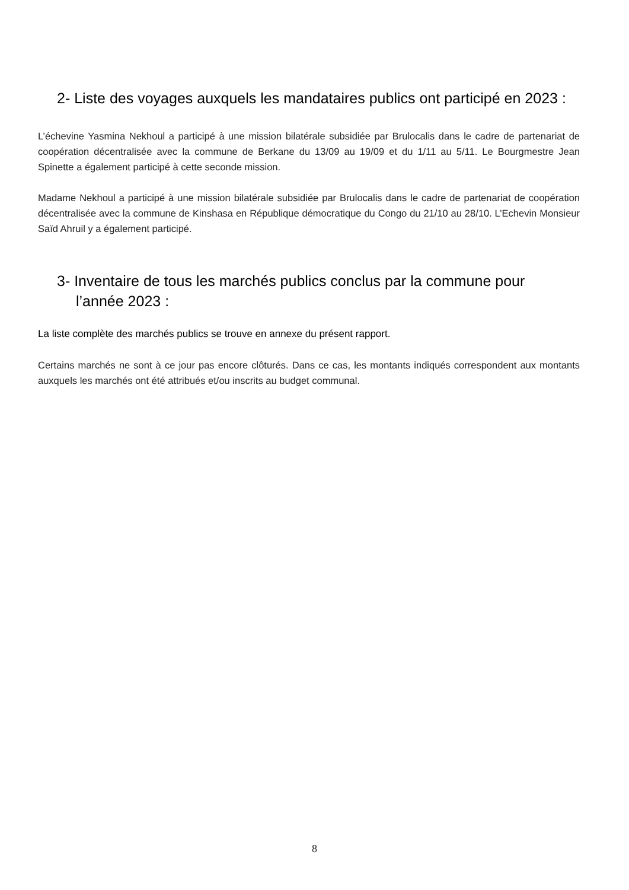2- Liste des voyages auxquels les mandataires publics ont participé en 2023 :
L’échevine Yasmina Nekhoul a participé à une mission bilatérale subsidiée par Brulocalis dans le cadre de partenariat de coopération décentralisée avec la commune de Berkane du 13/09 au 19/09 et du 1/11 au 5/11. Le Bourgmestre Jean Spinette a également participé à cette seconde mission.
Madame Nekhoul a participé à une mission bilatérale subsidiée par Brulocalis dans le cadre de partenariat de coopération décentralisée avec la commune de Kinshasa en République démocratique du Congo du 21/10 au 28/10. L’Echevin Monsieur Saïd Ahruil y a également participé.
3- Inventaire de tous les marchés publics conclus par la commune pour
l’année 2023 :
La liste complète des marchés publics se trouve en annexe du présent rapport.
Certains marchés ne sont à ce jour pas encore clôturés. Dans ce cas, les montants indiqués correspondent aux montants auxquels les marchés ont été attribués et/ou inscrits au budget communal.
8